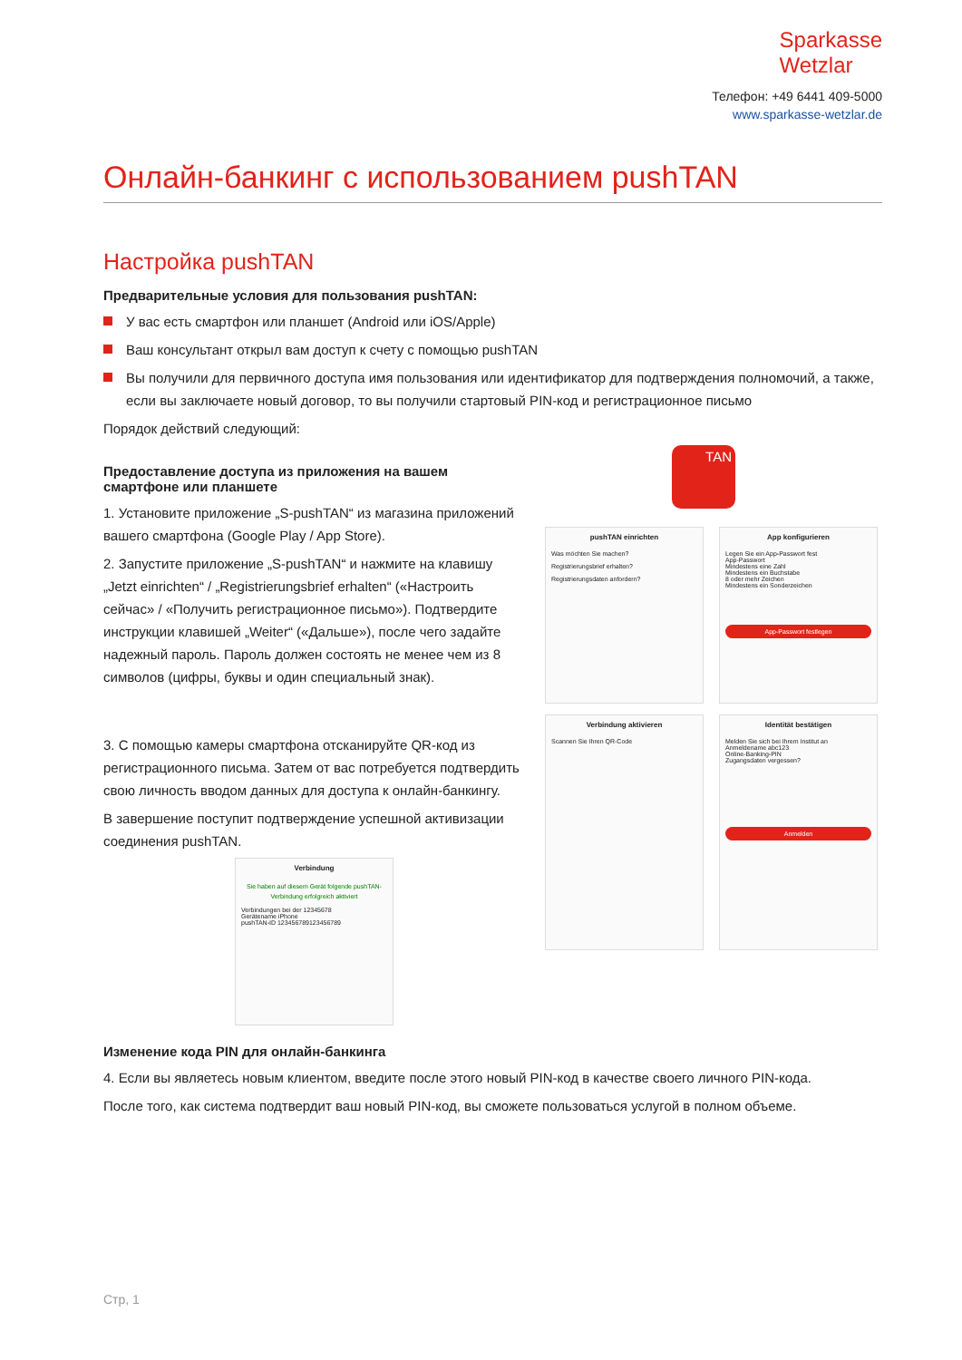Sparkasse
Wetzlar
Телефон: +49 6441 409-5000
www.sparkasse-wetzlar.de
Онлайн-банкинг с использованием pushTAN
Настройка pushTAN
Предварительные условия для пользования pushTAN:
У вас есть смартфон или планшет (Android или iOS/Apple)
Ваш консультант открыл вам доступ к счету с помощью pushTAN
Вы получили для первичного доступа имя пользования или идентификатор для подтверждения полномочий, а также, если вы заключаете новый договор, то вы получили стартовый PIN-код и регистрационное письмо
Порядок действий следующий:
Предоставление доступа из приложения на вашем смартфоне или планшете
1. Установите приложение „S-pushTAN“ из магазина приложений вашего смартфона (Google Play / App Store).
2. Запустите приложение „S-pushTAN“ и нажмите на клавишу „Jetzt einrichten“ / „Registrierungsbrief erhalten“ («Настроить сейчас» / «Получить регистрационное письмо»). Подтвердите инструкции клавишей „Weiter“ («Дальше»), после чего задайте надежный пароль. Пароль должен состоять не менее чем из 8 символов (цифры, буквы и один специальный знак).
3. С помощью камеры смартфона отсканируйте QR-код из регистрационного письма. Затем от вас потребуется подтвердить свою личность вводом данных для доступа к онлайн-банкингу.
В завершение поступит подтверждение успешной активизации соединения pushTAN.
Verbindung
Sie haben auf diesem Gerät folgende pushTAN-Verbindung erfolgreich aktiviert
Verbindungen bei der 12345678
Gerätename iPhone
pushTAN-ID 123456789123456789
TAN
pushTAN einrichten
Was möchten Sie machen?
Registrierungsbrief erhalten?
Registrierungsdaten anfordern?
App konfigurieren
Legen Sie ein App-Passwort fest
App-Passwort
Mindestens eine Zahl
Mindestens ein Buchstabe
8 oder mehr Zeichen
Mindestens ein Sonderzeichen
App-Passwort festlegen
Verbindung aktivieren
Scannen Sie Ihren QR-Code
Identität bestätigen
Melden Sie sich bei Ihrem Institut an
Anmeldename abc123
Online-Banking-PIN
Zugangsdaten vergessen?
Anmelden
Изменение кода PIN для онлайн-банкинга
4. Если вы являетесь новым клиентом, введите после этого новый PIN-код в качестве своего личного PIN-кода.
После того, как система подтвердит ваш новый PIN-код, вы сможете пользоваться услугой в полном объеме.
Стр, 1